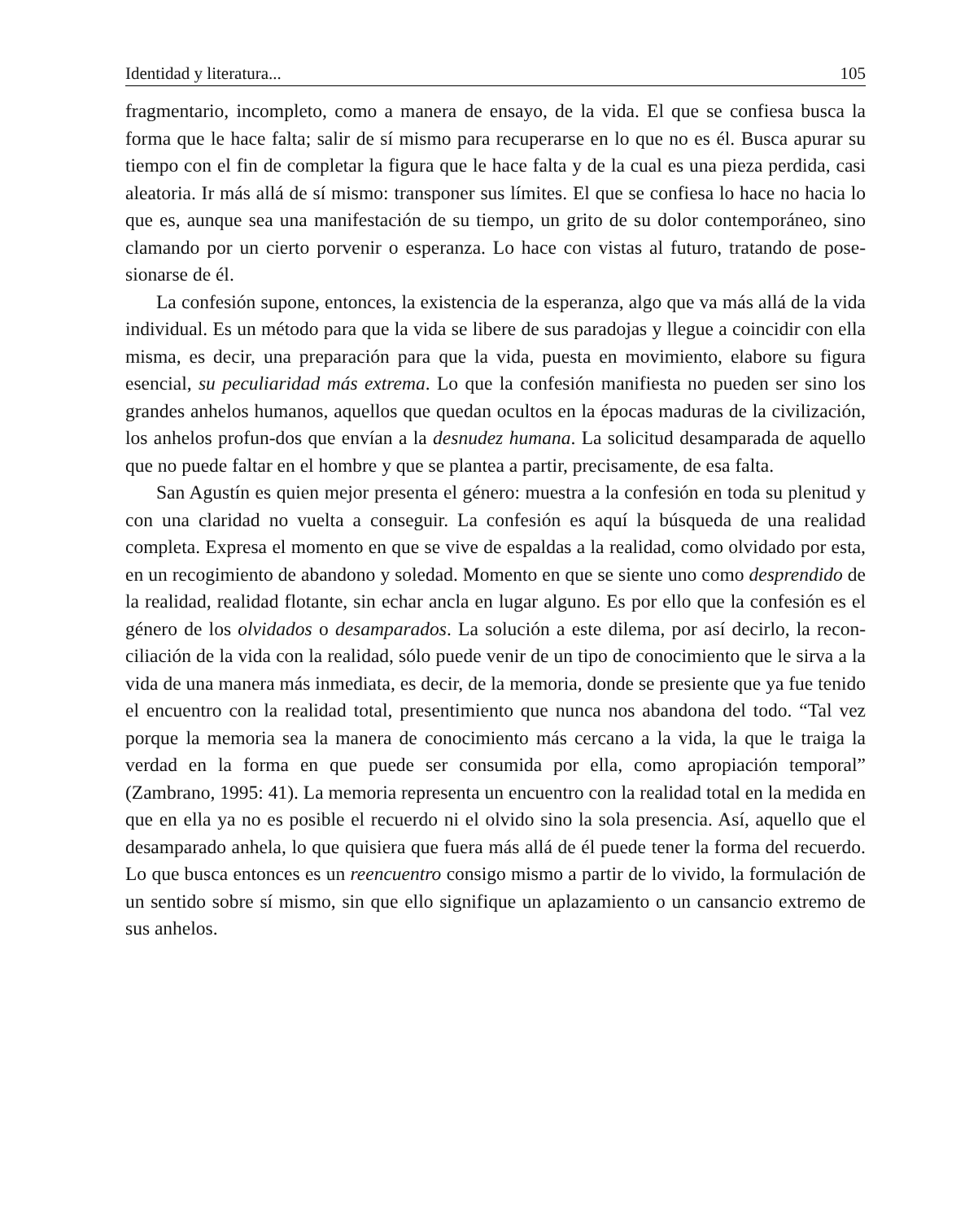Identidad y literatura... 105
fragmentario, incompleto, como a manera de ensayo, de la vida. El que se confiesa busca la forma que le hace falta; salir de sí mismo para recuperarse en lo que no es él. Busca apurar su tiempo con el fin de completar la figura que le hace falta y de la cual es una pieza perdida, casi aleatoria. Ir más allá de sí mismo: transponer sus límites. El que se confiesa lo hace no hacia lo que es, aunque sea una manifestación de su tiempo, un grito de su dolor contemporáneo, sino clamando por un cierto porvenir o esperanza. Lo hace con vistas al futuro, tratando de pose-sionarse de él.
La confesión supone, entonces, la existencia de la esperanza, algo que va más allá de la vida individual. Es un método para que la vida se libere de sus paradojas y llegue a coincidir con ella misma, es decir, una preparación para que la vida, puesta en movimiento, elabore su figura esencial, su peculiaridad más extrema. Lo que la confesión manifiesta no pueden ser sino los grandes anhelos humanos, aquellos que quedan ocultos en la épocas maduras de la civilización, los anhelos profun-dos que envían a la desnudez humana. La solicitud desamparada de aquello que no puede faltar en el hombre y que se plantea a partir, precisamente, de esa falta.
San Agustín es quien mejor presenta el género: muestra a la confesión en toda su plenitud y con una claridad no vuelta a conseguir. La confesión es aquí la búsqueda de una realidad completa. Expresa el momento en que se vive de espaldas a la realidad, como olvidado por esta, en un recogimiento de abandono y soledad. Momento en que se siente uno como desprendido de la realidad, realidad flotante, sin echar ancla en lugar alguno. Es por ello que la confesión es el género de los olvidados o desamparados. La solución a este dilema, por así decirlo, la recon-ciliación de la vida con la realidad, sólo puede venir de un tipo de conocimiento que le sirva a la vida de una manera más inmediata, es decir, de la memoria, donde se presiente que ya fue tenido el encuentro con la realidad total, presentimiento que nunca nos abandona del todo. “Tal vez porque la memoria sea la manera de conocimiento más cercano a la vida, la que le traiga la verdad en la forma en que puede ser consumida por ella, como apropiación temporal” (Zambrano, 1995: 41). La memoria representa un encuentro con la realidad total en la medida en que en ella ya no es posible el recuerdo ni el olvido sino la sola presencia. Así, aquello que el desamparado anhela, lo que quisiera que fuera más allá de él puede tener la forma del recuerdo. Lo que busca entonces es un reencuentro consigo mismo a partir de lo vivido, la formulación de un sentido sobre sí mismo, sin que ello signifique un aplazamiento o un cansancio extremo de sus anhelos.